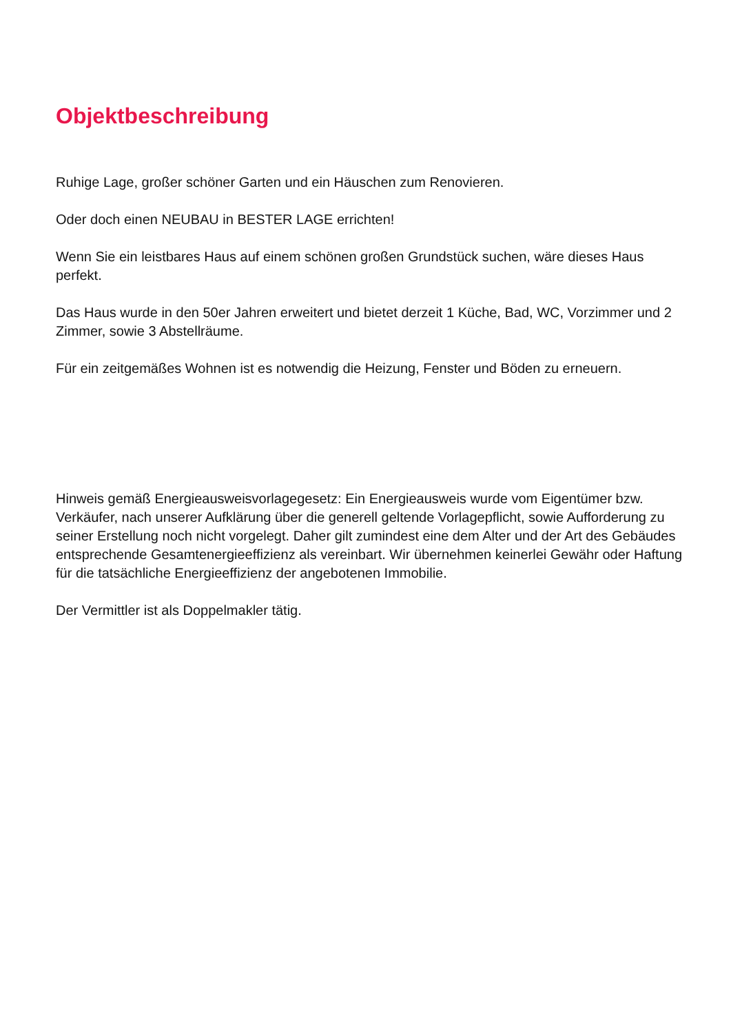Objektbeschreibung
Ruhige Lage, großer schöner Garten und ein Häuschen zum Renovieren.
Oder doch einen NEUBAU in BESTER LAGE errichten!
Wenn Sie ein leistbares Haus auf einem schönen großen Grundstück suchen, wäre dieses Haus perfekt.
Das Haus wurde in den 50er Jahren erweitert und bietet derzeit 1 Küche, Bad, WC, Vorzimmer und 2 Zimmer, sowie 3 Abstellräume.
Für ein zeitgemäßes Wohnen ist es notwendig die Heizung, Fenster und Böden zu erneuern.
Hinweis gemäß Energieausweisvorlagegesetz: Ein Energieausweis wurde vom Eigentümer bzw. Verkäufer, nach unserer Aufklärung über die generell geltende Vorlagepflicht, sowie Aufforderung zu seiner Erstellung noch nicht vorgelegt. Daher gilt zumindest eine dem Alter und der Art des Gebäudes entsprechende Gesamtenergieeffizienz als vereinbart. Wir übernehmen keinerlei Gewähr oder Haftung für die tatsächliche Energieeffizienz der angebotenen Immobilie.
Der Vermittler ist als Doppelmakler tätig.